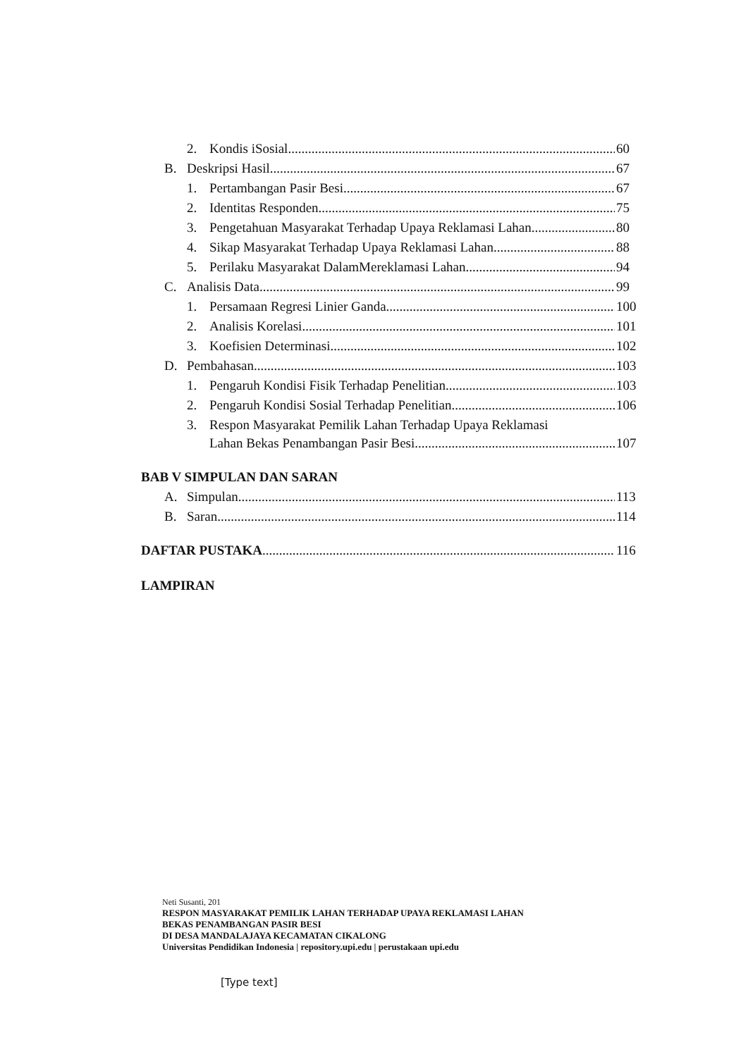2. Kondis iSosial 60
B. Deskripsi Hasil 67
1. Pertambangan Pasir Besi 67
2. Identitas Responden 75
3. Pengetahuan Masyarakat Terhadap Upaya Reklamasi Lahan 80
4. Sikap Masyarakat Terhadap Upaya Reklamasi Lahan 88
5. Perilaku Masyarakat DalamMereklamasi Lahan 94
C. Analisis Data 99
1. Persamaan Regresi Linier Ganda 100
2. Analisis Korelasi 101
3. Koefisien Determinasi 102
D. Pembahasan 103
1. Pengaruh Kondisi Fisik Terhadap Penelitian 103
2. Pengaruh Kondisi Sosial Terhadap Penelitian 106
3. Respon Masyarakat Pemilik Lahan Terhadap Upaya Reklamasi
Lahan Bekas Penambangan Pasir Besi 107
BAB V SIMPULAN DAN SARAN
A. Simpulan 113
B. Saran 114
DAFTAR PUSTAKA 116
LAMPIRAN
Neti Susanti, 201
RESPON MASYARAKAT PEMILIK LAHAN TERHADAP UPAYA REKLAMASI LAHAN
BEKAS PENAMBANGAN PASIR BESI
DI DESA MANDALAJAYA KECAMATAN CIKALONG
Universitas Pendidikan Indonesia | repository.upi.edu | perustakaan upi.edu
[Type text]